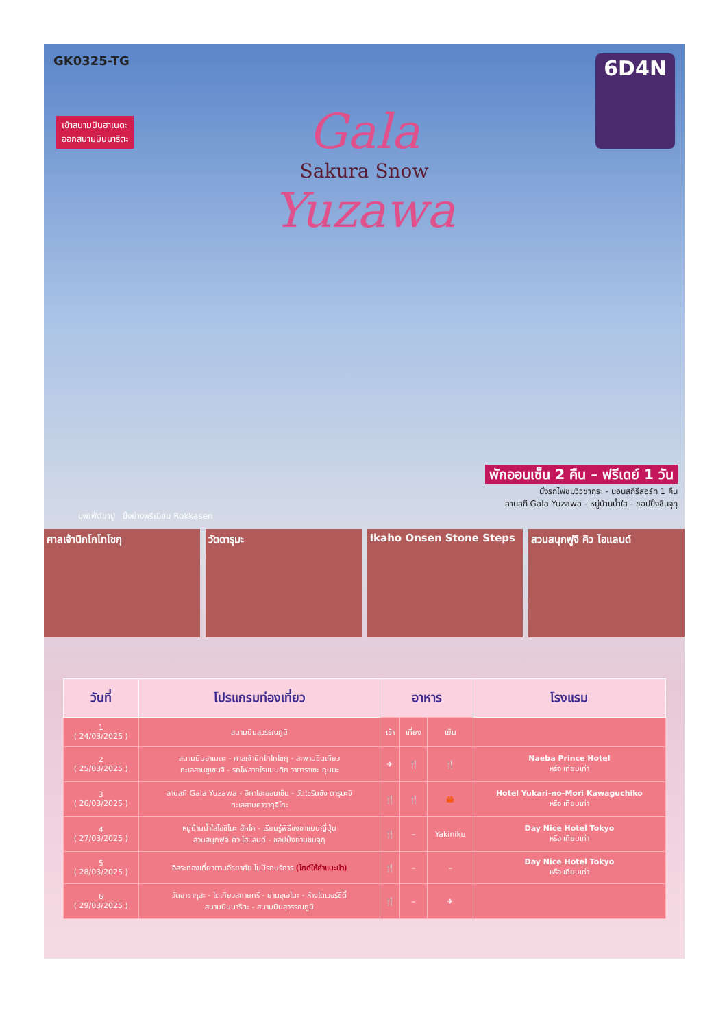GK0325-TG
เข้าสนามบินฮาเนดะ
ออกสนามบินนาริตะ
6D4N
Gala
Sakura Snow
Yuzawa
พักออนเซ็น 2 คืน – ฟรีเดย์ 1 วัน
นั่งรถไฟชมวิวซากุระ - นอนสกีรีสอร์ท 1 คืน
ลานสกี Gala Yuzawa - หมู่บ้านน้ำใส - ชอปปิ้งชินจุกุ
บุฟเฟ่ต์ขาปู ปิ้งย่างพรีเมี่ยม Rokkasen
ศาลเจ้านิกโกโทโชกุ วัดดารุมะ Ikaho Onsen Stone Steps สวนสนุกฟูจิ คิว ไฮแลนด์
| วันที่ | โปรแกรมท่องเที่ยว | อาหาร | | | โรงแรม |
| --- | --- | --- | --- | --- | --- |
| 1 ( 24/03/2025 ) | สนามบินสุวรรณภูมิ | เช้า | เที่ยง | เย็น | |
| 2 ( 25/03/2025 ) | สนามบินฮาเนดะ - ศาลเจ้านิกโกโทโชกุ - สะพานชินเคียว ทะเลสาบชูเซนจิ - รถไฟสายโรแมนติก วาตาราเซะ กุนมะ | ✈ | 🍴 | 🍴 | Naeba Prince Hotel หรือ เทียบเท่า |
| 3 ( 26/03/2025 ) | ลานสกี Gala Yuzawa - อิคาโฮะออนเซ็น - วัดโชรินซัง ดารุมะจิ ทะเลสาบคาวากุจิโกะ | 🍴 | 🍴 | 🦀 | Hotel Yukari-no-Mori Kawaguchiko หรือ เทียบเท่า |
| 4 ( 27/03/2025 ) | หมู่บ้านน้ำใสโอชิโนะ ฮัคไค - เรียนรู้พิธีชงชาแบบญี่ปุ่น สวนสนุกฟูจิ คิว ไฮแลนด์ - ชอปปิ้งย่านชินจุกุ | 🍴 | – | Yakiniku | Day Nice Hotel Tokyo หรือ เทียบเท่า |
| 5 ( 28/03/2025 ) | อิสระท่องเที่ยวตามอัธยาศัย ไม่มีรถบริการ (ไกด์ให้คำแนะนำ) | 🍴 | – | – | Day Nice Hotel Tokyo หรือ เทียบเท่า |
| 6 ( 29/03/2025 ) | วัดอาซากุสะ - โตเกียวสกายทรี - ย่านอุเอโนะ - ห้างไดเวอร์ซิตี้ สนามบินนาริตะ - สนามบินสุวรรณภูมิ | 🍴 | – | ✈ | |